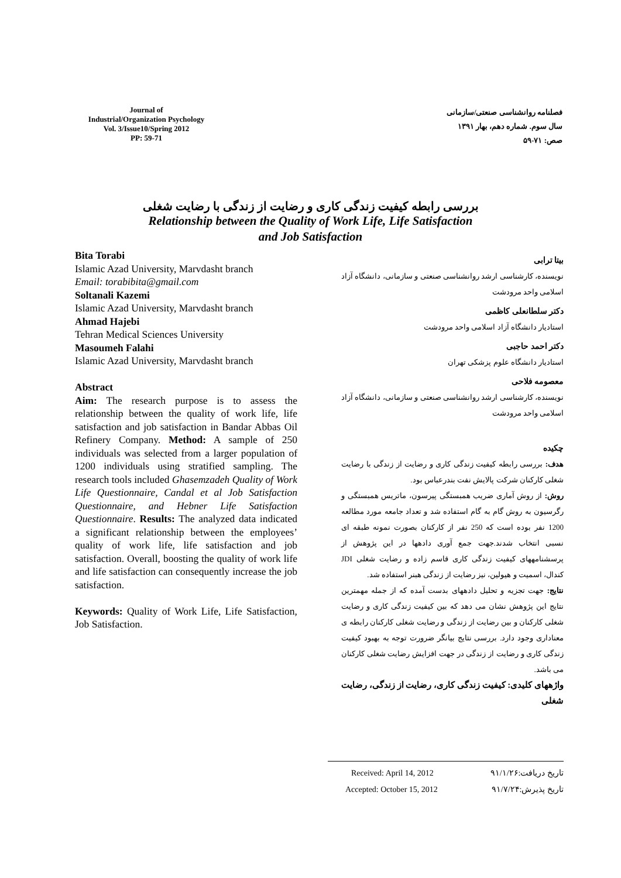Journal of
Industrial/Organization Psychology
Vol. 3/Issue10/Spring 2012
PP: 59-71
فصلنامه روانشناسی صنعتی/سازمانی
سال سوم. شماره دهم، بهار ۱۳۹۱
صص: ۷۱-۵۹
بررسی رابطه کیفیت زندگی کاری و رضایت از زندگی با رضایت شغلی
Relationship between the Quality of Work Life, Life Satisfaction
and Job Satisfaction
Bita Torabi
Islamic Azad University, Marvdasht branch
Email: torabibita@gmail.com
Soltanali Kazemi
Islamic Azad University, Marvdasht branch
Ahmad Hajebi
Tehran Medical Sciences University
Masoumeh Falahi
Islamic Azad University, Marvdasht branch
Abstract
Aim: The research purpose is to assess the relationship between the quality of work life, life satisfaction and job satisfaction in Bandar Abbas Oil Refinery Company. Method: A sample of 250 individuals was selected from a larger population of 1200 individuals using stratified sampling. The research tools included Ghasemzadeh Quality of Work Life Questionnaire, Candal et al Job Satisfaction Questionnaire, and Hebner Life Satisfaction Questionnaire. Results: The analyzed data indicated a significant relationship between the employees’ quality of work life, life satisfaction and job satisfaction. Overall, boosting the quality of work life and life satisfaction can consequently increase the job satisfaction.
Keywords: Quality of Work Life, Life Satisfaction, Job Satisfaction.
بیتا ترابی
نویسنده، کارشناسی ارشد روانشناسی صنعتی و سازمانی، دانشگاه آزاد اسلامی واحد مرودشت
دکتر سلطانعلی کاظمی
استادیار دانشگاه آزاد اسلامی واحد مرودشت
دکتر احمد حاجبی
استادیار دانشگاه علوم پزشکی تهران
معصومه فلاحی
نویسنده، کارشناسی ارشد روانشناسی صنعتی و سازمانی، دانشگاه آزاد اسلامی واحد مرودشت
چکیده
هدف: بررسی رابطه کیفیت زندگی کاری و رضایت از زندگی با رضایت شغلی کارکنان شرکت پالایش نفت بندرعباس بود.
روش: از روش آماری ضریب همبستگی پیرسون، ماتریس همبستگی و رگرسیون به روش گام به گام استفاده شد و تعداد جامعه مورد مطالعه 1200 نفر بوده است که 250 نفر از کارکنان بصورت نمونه طبقه ای نسبی انتخاب شدند.جهت جمع آوری دادهها در این پژوهش از پرسشنامههای کیفیت زندگی کاری قاسم زاده و رضایت شغلی JDI کندال، اسمیت و هیولین، نیز رضایت از زندگی هبنر استفاده شد.
نتایج: جهت تجزیه و تحلیل دادههای بدست آمده که از جمله مهمترین نتایج این پژوهش نشان می دهد که بین کیفیت زندگی کاری و رضایت شغلی کارکنان و بین رضایت از زندگی و رضایت شغلی کارکنان رابطه ی معناداری وجود دارد. بررسی نتایج بیانگر ضرورت توجه به بهبود کیفیت زندگی کاری و رضایت از زندگی در جهت افزایش رضایت شغلی کارکنان می باشد.
واژههای کلیدی: کیفیت زندگی کاری، رضایت از زندگی، رضایت شغلی
Received: April 14, 2012 تاریخ دریافت:۹۱/۱/۲۶
Accepted: October 15, 2012 تاریخ پذیرش:۹۱/۷/۲۴